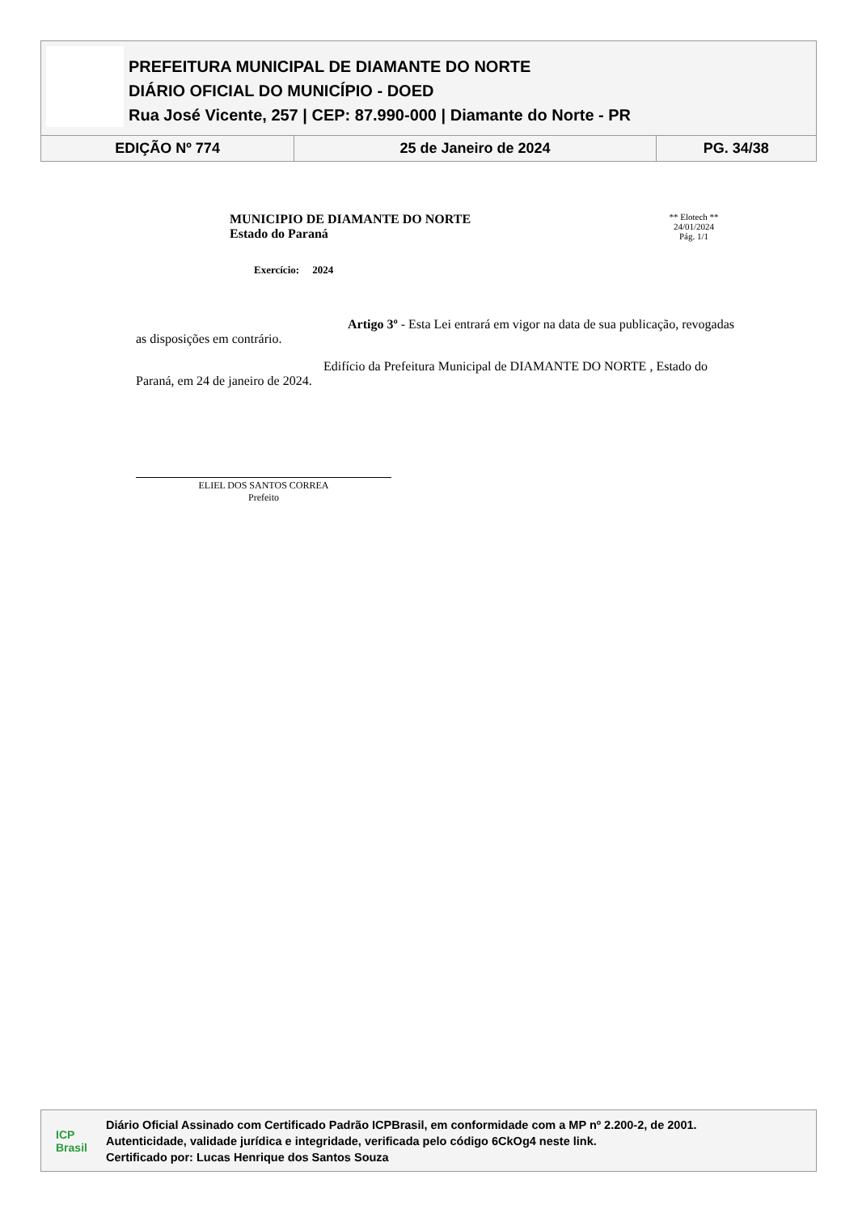PREFEITURA MUNICIPAL DE DIAMANTE DO NORTE
DIÁRIO OFICIAL DO MUNICÍPIO - DOED
Rua José Vicente, 257 | CEP: 87.990-000 | Diamante do Norte - PR
| EDIÇÃO Nº 774 | 25 de Janeiro de 2024 | PG. 34/38 |
MUNICIPIO DE DIAMANTE DO NORTE
Estado do Paraná
Exercício: 2024
** Elotech **
24/01/2024
Pág. 1/1
Artigo 3º - Esta Lei entrará em vigor na data de sua publicação, revogadas as disposições em contrário.
Edifício da Prefeitura Municipal de DIAMANTE DO NORTE , Estado do Paraná, em 24 de janeiro de 2024.
ELIEL DOS SANTOS CORREA
Prefeito
ICP
Brasil
Diário Oficial Assinado com Certificado Padrão ICPBrasil, em conformidade com a MP nº 2.200-2, de 2001.
Autenticidade, validade jurídica e integridade, verificada pelo código 6CkOg4 neste link.
Certificado por: Lucas Henrique dos Santos Souza